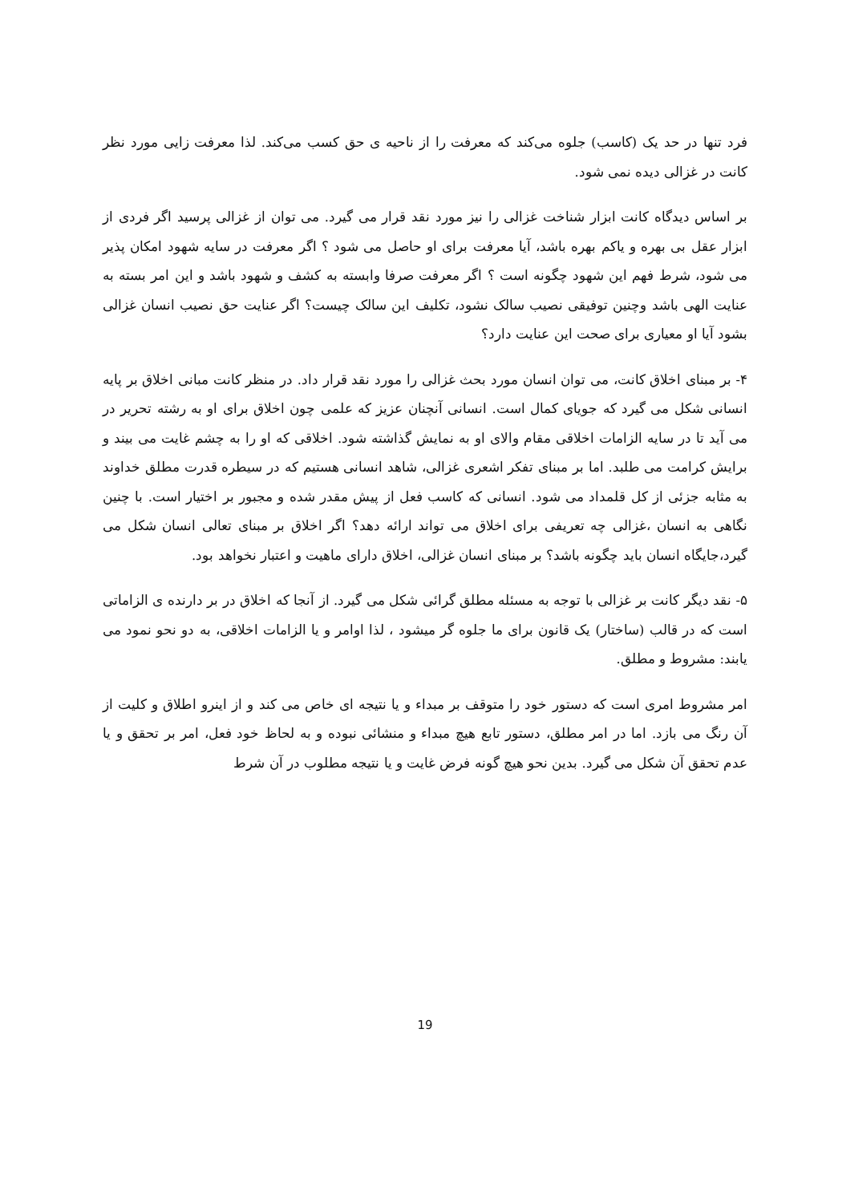فرد تنها در حد یک (کاسب) جلوه می‌کند که معرفت را از ناحیه ی حق کسب می‌کند. لذا معرفت زایی مورد نظر کانت در غزالی دیده نمی شود.
بر اساس دیدگاه کانت ابزار شناخت غزالی را نیز مورد نقد قرار می گیرد. می توان از غزالی پرسید اگر فردی از ابزار عقل بی بهره و یاکم بهره باشد، آیا معرفت برای او حاصل می شود ؟ اگر معرفت در سایه شهود امکان پذیر می شود، شرط فهم این شهود چگونه است ؟ اگر معرفت صرفا وابسته به کشف و شهود باشد و این امر بسته به عنایت الهی باشد وچنین توفیقی نصیب سالک نشود، تکلیف این سالک چیست؟ اگر عنایت حق نصیب انسان غزالی بشود آیا او معیاری برای صحت این عنایت دارد؟
۴- بر مبنای اخلاق کانت، می توان انسان مورد بحث غزالی را مورد نقد قرار داد. در منظر کانت مبانی اخلاق بر پایه انسانی شکل می گیرد که جویای کمال است. انسانی آنچنان عزیز که علمی چون اخلاق برای او به رشته تحریر در می آید تا در سایه الزامات اخلاقی مقام والای او به نمایش گذاشته شود. اخلاقی که او را به چشم غایت می بیند و برایش کرامت می طلبد. اما بر مبنای تفکر اشعری غزالی، شاهد انسانی هستیم که در سیطره قدرت مطلق خداوند به مثابه جزئی از کل قلمداد می شود. انسانی که کاسب فعل از پیش مقدر شده و مجبور بر اختیار است. با چنین نگاهی به انسان ،غزالی چه تعریفی برای اخلاق می تواند ارائه دهد؟ اگر اخلاق بر مبنای تعالی انسان شکل می گیرد،جایگاه انسان باید چگونه باشد؟ بر مبنای انسان غزالی، اخلاق دارای ماهیت و اعتبار نخواهد بود.
۵- نقد دیگر کانت بر غزالی با توجه به مسئله مطلق گرائی شکل می گیرد. از آنجا که اخلاق در بر دارنده ی الزاماتی است که در قالب (ساختار) یک قانون برای ما جلوه گر میشود ، لذا اوامر و یا الزامات اخلاقی، به دو نحو نمود می یابند: مشروط و مطلق.
امر مشروط امری است که دستور خود را متوقف بر مبداء و یا نتیجه ای خاص می کند و از اینرو اطلاق و کلیت از آن رنگ می بازد. اما در امر مطلق، دستور تابع هیچ مبداء و منشائی نبوده و به لحاظ خود فعل، امر بر تحقق و یا عدم تحقق آن شکل می گیرد. بدین نحو هیچ گونه فرض غایت و یا نتیجه مطلوب در آن شرط
19